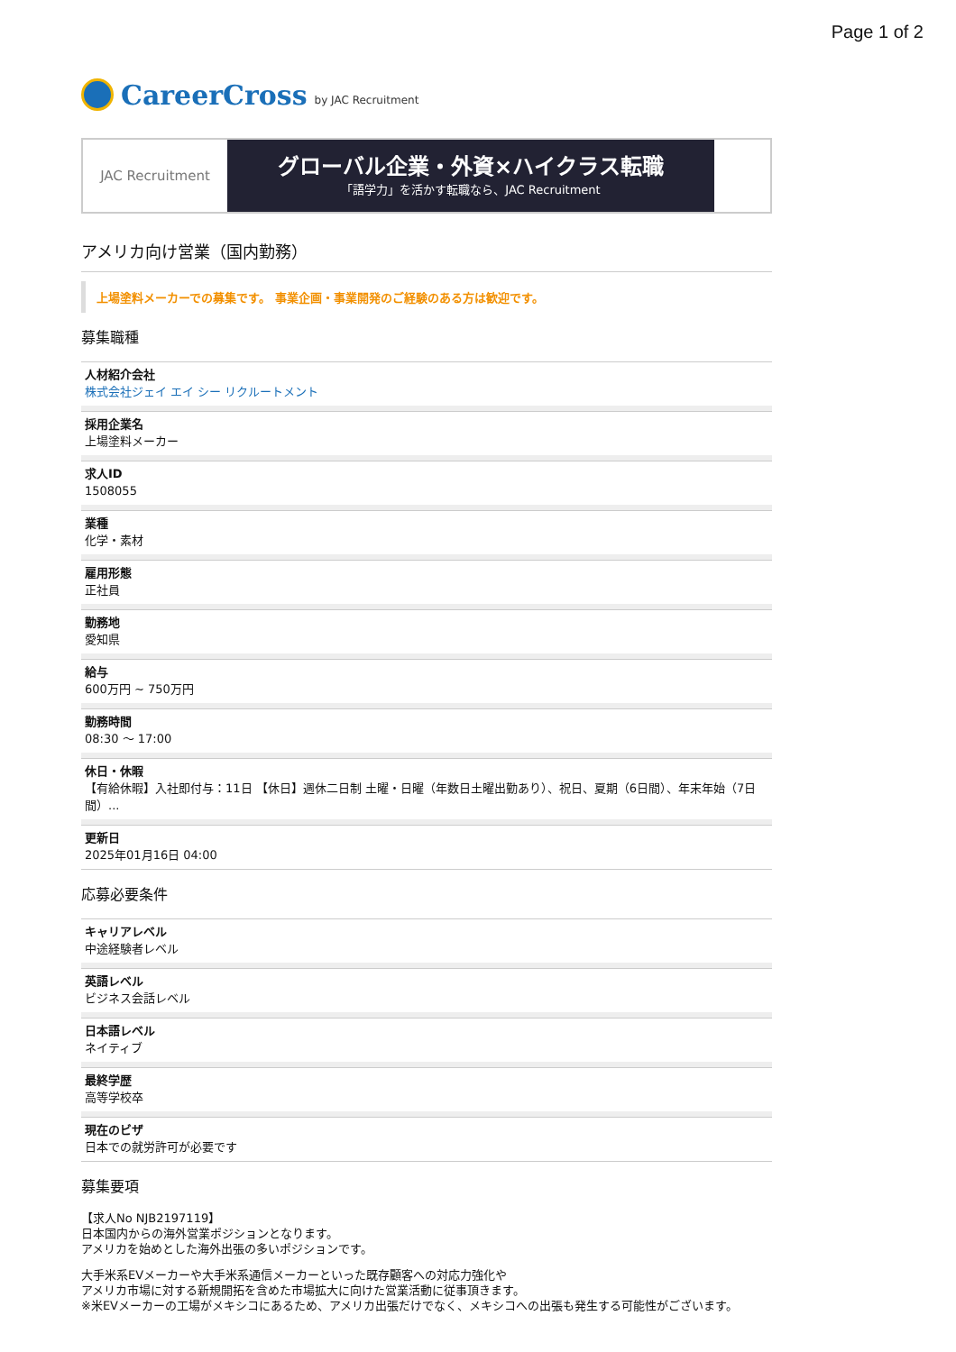Page 1 of 2
CareerCross by JAC Recruitment
JAC Recruitment
グローバル企業・外資×ハイクラス転職
「語学力」を活かす転職なら、JAC Recruitment
アメリカ向け営業（国内勤務）
上場塗料メーカーでの募集です。 事業企画・事業開発のご経験のある方は歓迎です。
募集職種
人材紹介会社
株式会社ジェイ エイ シー リクルートメント
採用企業名
上場塗料メーカー
求人ID
1508055
業種
化学・素材
雇用形態
正社員
勤務地
愛知県
給与
600万円 ~ 750万円
勤務時間
08:30 〜 17:00
休日・休暇
【有給休暇】入社即付与：11日 【休日】週休二日制 土曜・日曜（年数日土曜出勤あり）、祝日、夏期（6日間）、年末年始（7日間）...
更新日
2025年01月16日 04:00
応募必要条件
キャリアレベル
中途経験者レベル
英語レベル
ビジネス会話レベル
日本語レベル
ネイティブ
最終学歴
高等学校卒
現在のビザ
日本での就労許可が必要です
募集要項
【求人No NJB2197119】
日本国内からの海外営業ポジションとなります。
アメリカを始めとした海外出張の多いポジションです。
大手米系EVメーカーや大手米系通信メーカーといった既存顧客への対応力強化や
アメリカ市場に対する新規開拓を含めた市場拡大に向けた営業活動に従事頂きます。
※米EVメーカーの工場がメキシコにあるため、アメリカ出張だけでなく、メキシコへの出張も発生する可能性がございます。